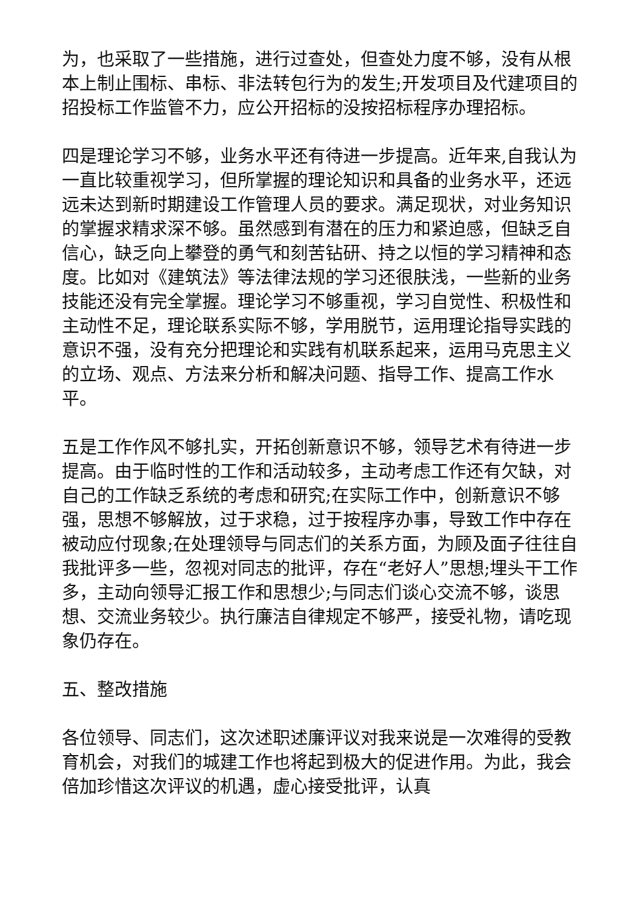为，也采取了一些措施，进行过查处，但查处力度不够，没有从根本上制止围标、串标、非法转包行为的发生;开发项目及代建项目的招投标工作监管不力，应公开招标的没按招标程序办理招标。
四是理论学习不够，业务水平还有待进一步提高。近年来,自我认为一直比较重视学习，但所掌握的理论知识和具备的业务水平，还远远未达到新时期建设工作管理人员的要求。满足现状，对业务知识的掌握求精求深不够。虽然感到有潜在的压力和紧迫感，但缺乏自信心，缺乏向上攀登的勇气和刻苦钻研、持之以恒的学习精神和态度。比如对《建筑法》等法律法规的学习还很肤浅，一些新的业务技能还没有完全掌握。理论学习不够重视，学习自觉性、积极性和主动性不足，理论联系实际不够，学用脱节，运用理论指导实践的意识不强，没有充分把理论和实践有机联系起来，运用马克思主义的立场、观点、方法来分析和解决问题、指导工作、提高工作水平。
五是工作作风不够扎实，开拓创新意识不够，领导艺术有待进一步提高。由于临时性的工作和活动较多，主动考虑工作还有欠缺，对自己的工作缺乏系统的考虑和研究;在实际工作中，创新意识不够强，思想不够解放，过于求稳，过于按程序办事，导致工作中存在被动应付现象;在处理领导与同志们的关系方面，为顾及面子往往自我批评多一些，忽视对同志的批评，存在“老好人”思想;埋头干工作多，主动向领导汇报工作和思想少;与同志们谈心交流不够，谈思想、交流业务较少。执行廉洁自律规定不够严，接受礼物，请吃现象仍存在。
五、整改措施
各位领导、同志们，这次述职述廉评议对我来说是一次难得的受教育机会，对我们的城建工作也将起到极大的促进作用。为此，我会倍加珍惜这次评议的机遇，虚心接受批评，认真